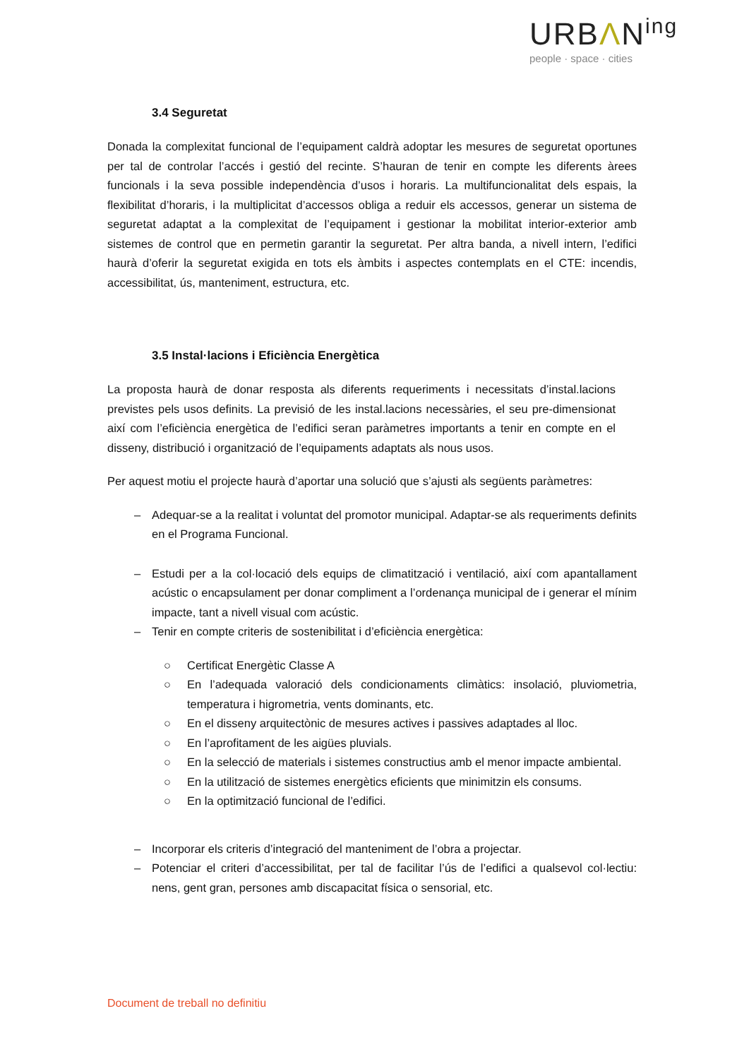URBΛN<sup>ing</sup>
people · space · cities
3.4 Seguretat
Donada la complexitat funcional de l’equipament caldrà adoptar les mesures de seguretat oportunes per tal de controlar l’accés i gestió del recinte. S’hauran de tenir en compte les diferents àrees funcionals i la seva possible independència d’usos i horaris. La multifuncionalitat dels espais, la flexibilitat d’horaris, i la multiplicitat d’accessos obliga a reduir els accessos, generar un sistema de seguretat adaptat a la complexitat de l’equipament i gestionar la mobilitat interior-exterior amb sistemes de control que en permetin garantir la seguretat. Per altra banda, a nivell intern, l’edifici haurà d’oferir la seguretat exigida en tots els àmbits i aspectes contemplats en el CTE: incendis, accessibilitat, ús, manteniment, estructura, etc.
3.5 Instal·lacions i Eficiència Energètica
La proposta haurà de donar resposta als diferents requeriments i necessitats d’instal.lacions previstes pels usos definits. La previsió de les instal.lacions necessàries, el seu pre-dimensionat així com l’eficiència energètica de l’edifici seran paràmetres importants a tenir en compte en el disseny, distribució i organització de l’equipaments adaptats als nous usos.
Per aquest motiu el projecte haurà d’aportar una solució que s’ajusti als següents paràmetres:
– Adequar-se a la realitat i voluntat del promotor municipal. Adaptar-se als requeriments definits en el Programa Funcional.
– Estudi per a la col·locació dels equips de climatització i ventilació, així com apantallament acústic o encapsulament per donar compliment a l’ordenança municipal de i generar el mínim impacte, tant a nivell visual com acústic.
– Tenir en compte criteris de sostenibilitat i d’eficiència energètica:
○ Certificat Energètic Classe A
○ En l’adequada valoració dels condicionaments climàtics: insolació, pluviometria, temperatura i higrometria, vents dominants, etc.
○ En el disseny arquitectònic de mesures actives i passives adaptades al lloc.
○ En l’aprofitament de les aigües pluvials.
○ En la selecció de materials i sistemes constructius amb el menor impacte ambiental.
○ En la utilització de sistemes energètics eficients que minimitzin els consums.
○ En la optimització funcional de l’edifici.
– Incorporar els criteris d’integració del manteniment de l’obra a projectar.
– Potenciar el criteri d’accessibilitat, per tal de facilitar l’ús de l’edifici a qualsevol col·lectiu: nens, gent gran, persones amb discapacitat física o sensorial, etc.
Document de treball no definitiu